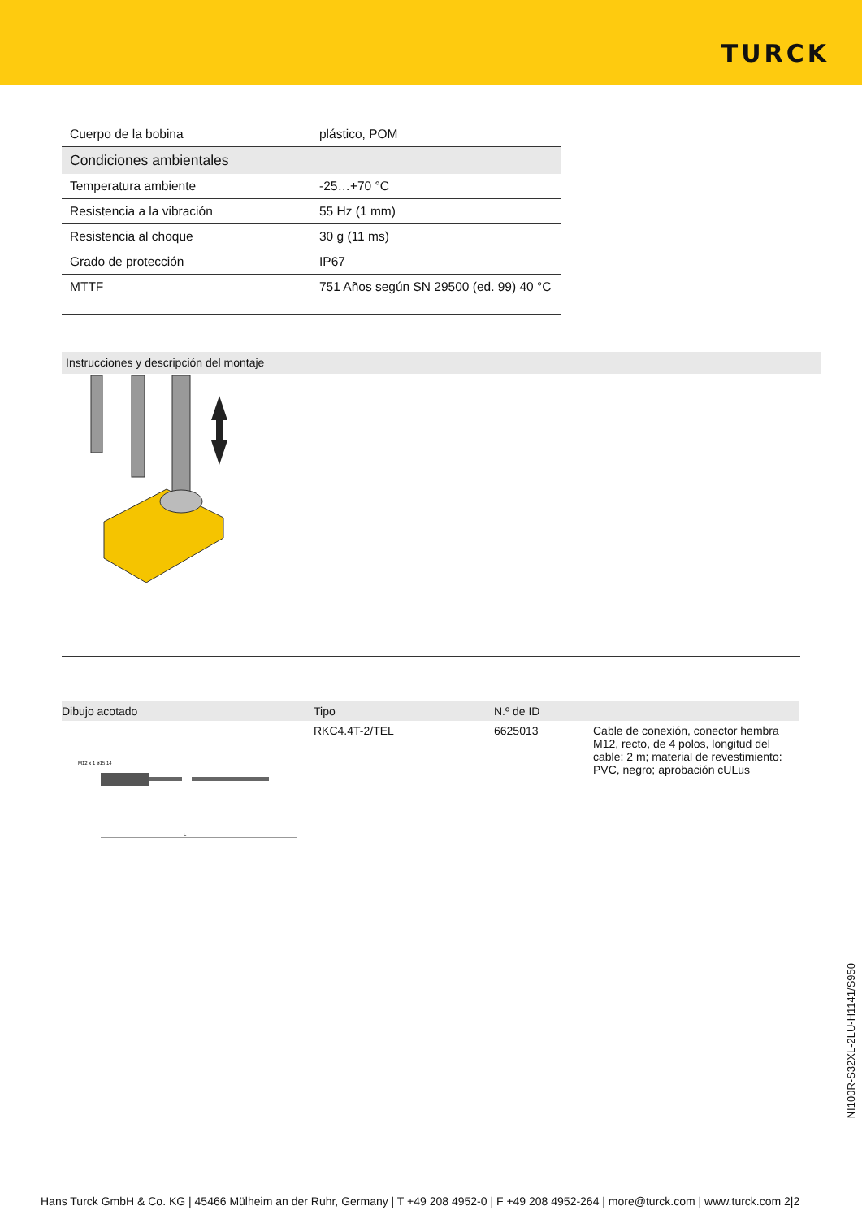TURCK
| Cuerpo de la bobina | plástico, POM |
| Condiciones ambientales | |
| Temperatura ambiente | -25…+70 °C |
| Resistencia a la vibración | 55 Hz (1 mm) |
| Resistencia al choque | 30 g (11 ms) |
| Grado de protección | IP67 |
| MTTF | 751 Años según SN 29500 (ed. 99) 40 °C |
Instrucciones y descripción del montaje
| Dibujo acotado | Tipo | N.º de ID | |
| --- | --- | --- | --- |
| M12 x 1 ø15 14 L | RKC4.4T-2/TEL | 6625013 | Cable de conexión, conector hembra M12, recto, de 4 polos, longitud del cable: 2 m; material de revestimiento: PVC, negro; aprobación cULus |
NI100R-S32XL-2LU-H1141/S950
Hans Turck GmbH & Co. KG | 45466 Mülheim an der Ruhr, Germany | T +49 208 4952-0 | F +49 208 4952-264 | more@turck.com | www.turck.com 2|2